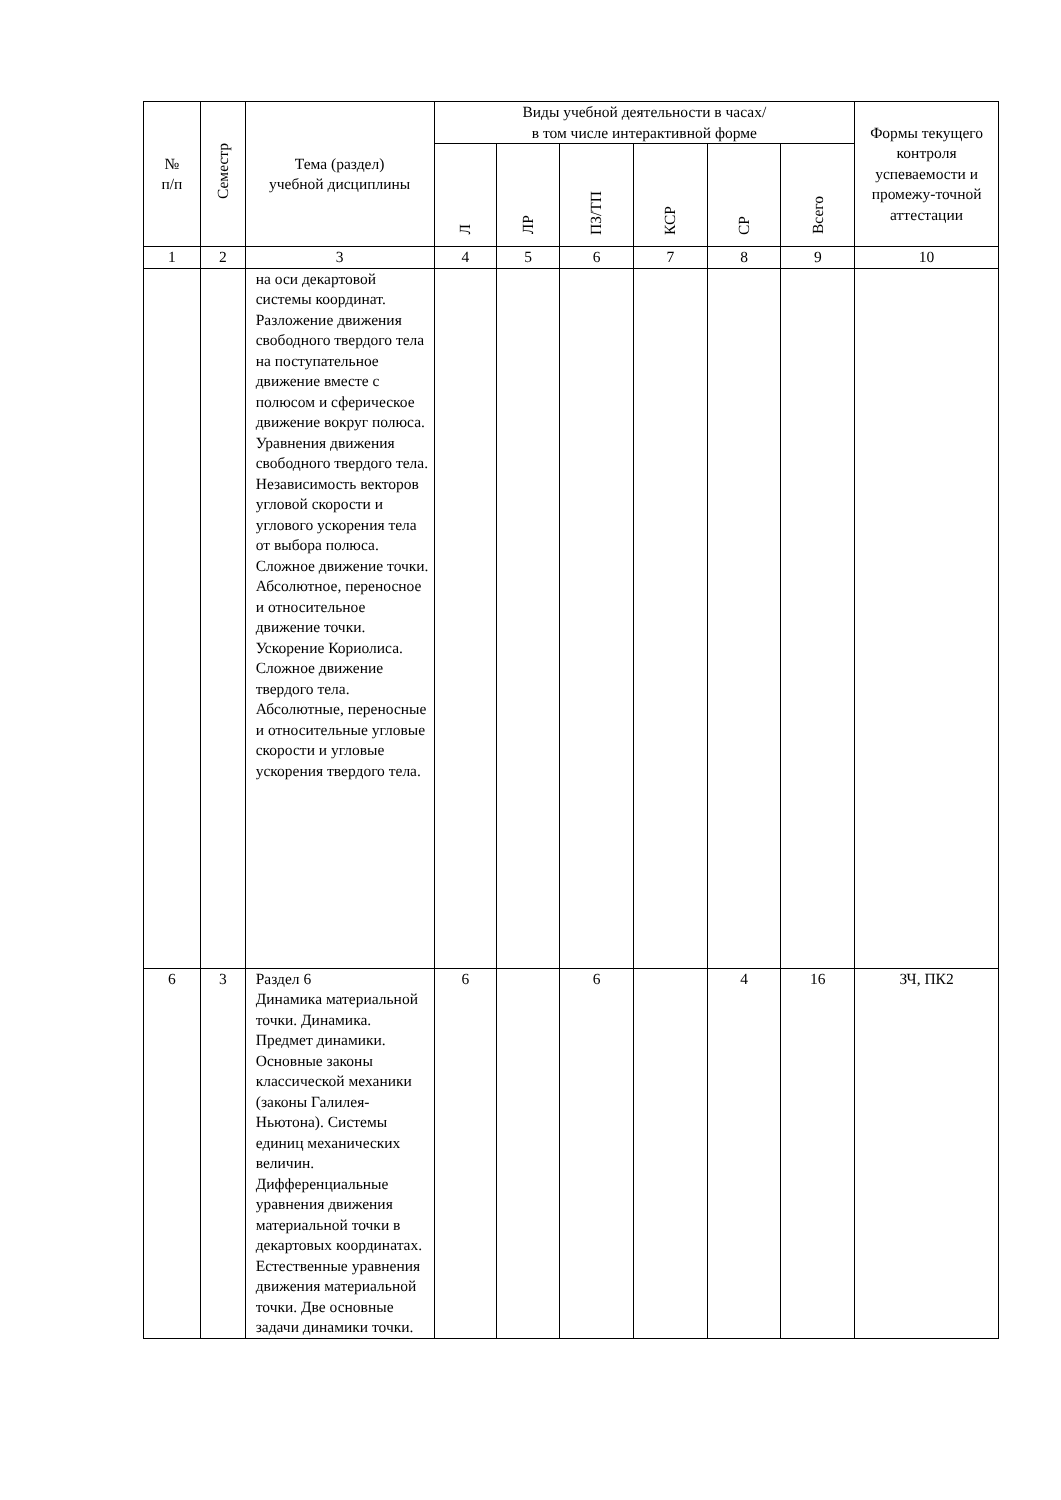| № п/п | Семестр | Тема (раздел) учебной дисциплины | Виды учебной деятельности в часах/ в том числе интерактивной форме | | | | | | Формы текущего контроля успеваемости и промежу-точной аттестации |
| --- | --- | --- | --- | --- | --- | --- | --- | --- | --- |
| | | | Л | ЛР | ПЗ/ТП | КСР | СР | Всего | |
| 1 | 2 | 3 | 4 | 5 | 6 | 7 | 8 | 9 | 10 |
| | | на оси декартовой системы координат. Разложение движения свободного твердого тела на поступательное движение вместе с полюсом и сферическое движение вокруг полюса. Уравнения движения свободного твердого тела. Независимость векторов угловой скорости и углового ускорения тела от выбора полюса. Сложное движение точки. Абсолютное, переносное и относительное движение точки. Ускорение Кориолиса. Сложное движение твердого тела. Абсолютные, переносные и относительные угловые скорости и угловые ускорения твердого тела. | | | | | | | |
| 6 | 3 | Раздел 6 Динамика материальной точки. Динамика. Предмет динамики. Основные законы классической механики (законы Галилея-Ньютона). Системы единиц механических величин. Дифференциальные уравнения движения материальной точки в декартовых координатах. Естественные уравнения движения материальной точки. Две основные задачи динамики точки. | 6 | | 6 | | 4 | 16 | ЗЧ, ПК2 |